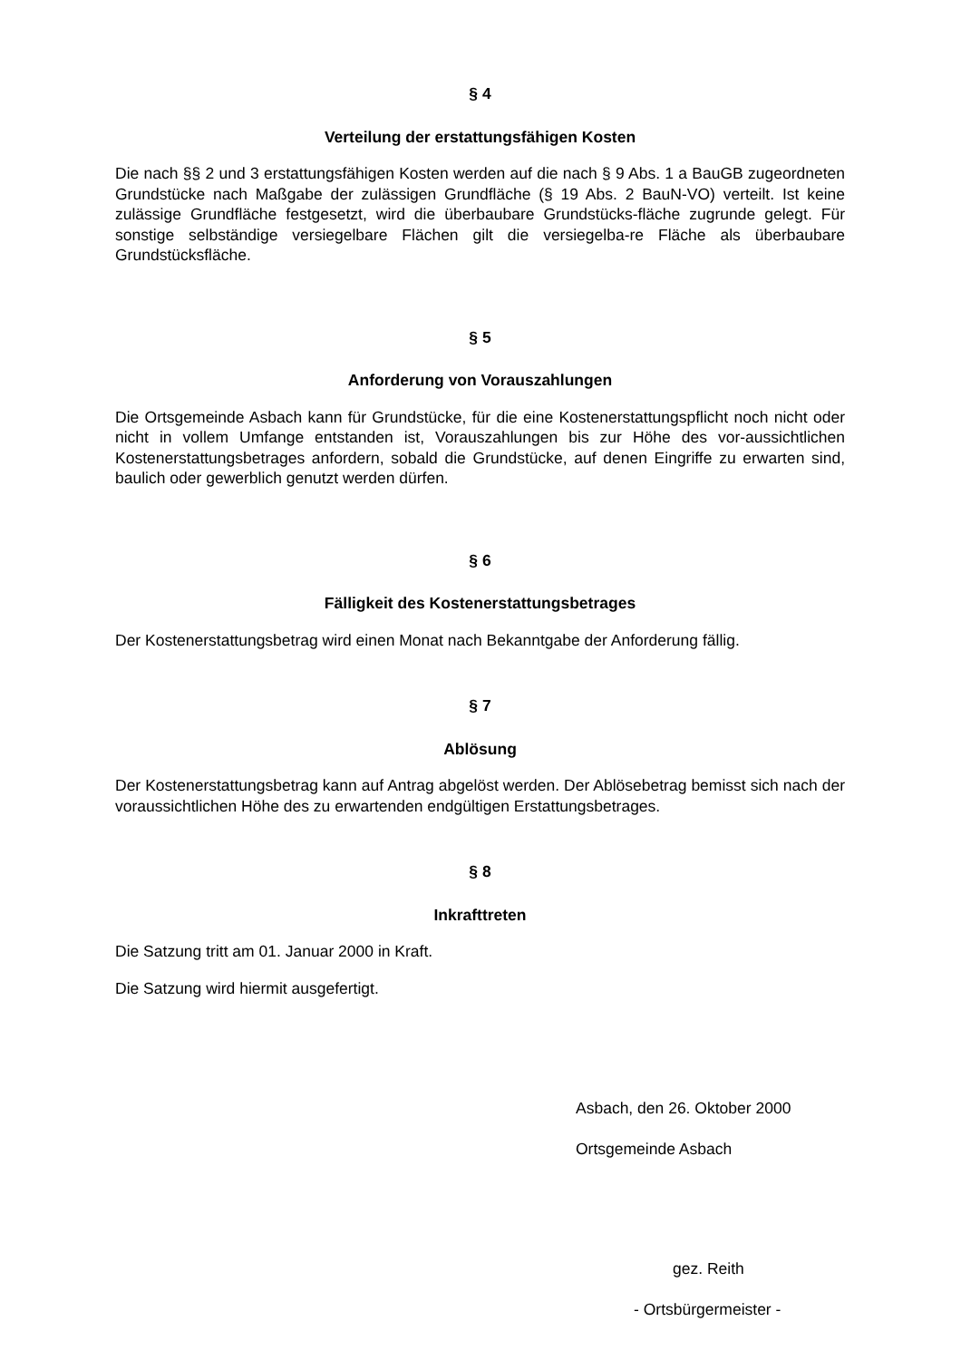§ 4
Verteilung der erstattungsfähigen Kosten
Die nach §§ 2 und 3 erstattungsfähigen Kosten werden auf die nach § 9 Abs. 1 a BauGB zugeordneten Grundstücke nach Maßgabe der zulässigen Grundfläche (§ 19 Abs. 2 BauN-VO) verteilt. Ist keine zulässige Grundfläche festgesetzt, wird die überbaubare Grundstücks-fläche zugrunde gelegt. Für sonstige selbständige versiegelbare Flächen gilt die versiegelba-re Fläche als überbaubare Grundstücksfläche.
§ 5
Anforderung von Vorauszahlungen
Die Ortsgemeinde Asbach kann für Grundstücke, für die eine Kostenerstattungspflicht noch nicht oder nicht in vollem Umfange entstanden ist, Vorauszahlungen bis zur Höhe des vor-aussichtlichen Kostenerstattungsbetrages anfordern, sobald die Grundstücke, auf denen Eingriffe zu erwarten sind, baulich oder gewerblich genutzt werden dürfen.
§ 6
Fälligkeit des Kostenerstattungsbetrages
Der Kostenerstattungsbetrag wird einen Monat nach Bekanntgabe der Anforderung fällig.
§ 7
Ablösung
Der Kostenerstattungsbetrag kann auf Antrag abgelöst werden. Der Ablösebetrag bemisst sich nach der voraussichtlichen Höhe des zu erwartenden endgültigen Erstattungsbetrages.
§ 8
Inkrafttreten
Die Satzung tritt am 01. Januar 2000 in Kraft.
Die Satzung wird hiermit ausgefertigt.
Asbach, den 26. Oktober 2000
Ortsgemeinde Asbach
gez. Reith
- Ortsbürgermeister -